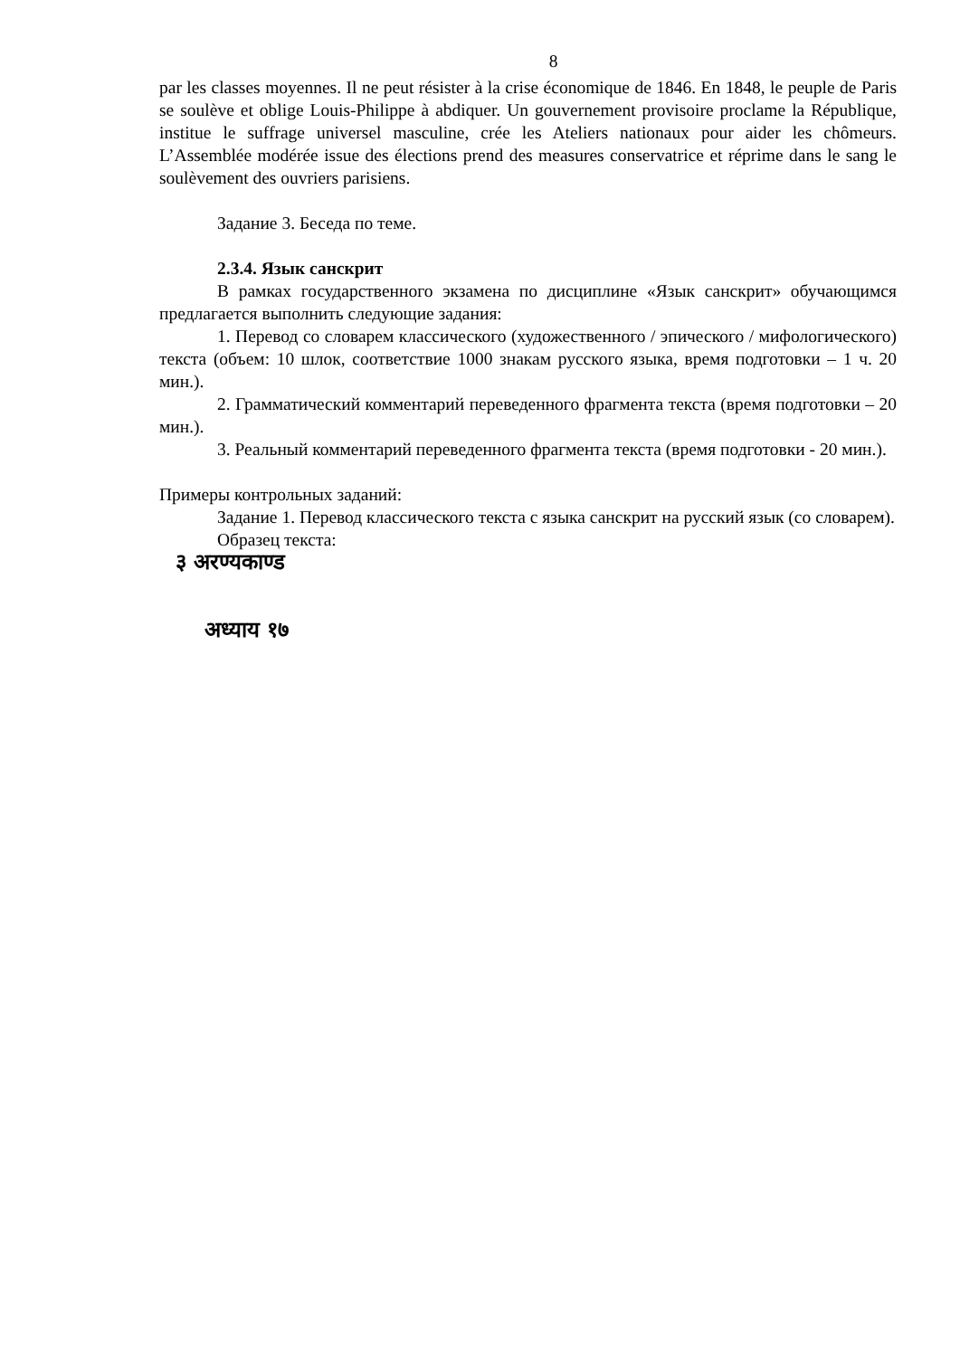8
par les classes moyennes. Il ne peut résister à la crise économique de 1846. En 1848, le peuple de Paris se soulève et oblige Louis-Philippe à abdiquer. Un gouvernement provisoire proclame la République, institue le suffrage universel masculine, crée les Ateliers nationaux pour aider les chômeurs. L’Assemblée modérée issue des élections prend des measures conservatrice et réprime dans le sang le soulèvement des ouvriers parisiens.
Задание 3. Беседа по теме.
2.3.4. Язык санскрит
В рамках государственного экзамена по дисциплине «Язык санскрит» обучающимся предлагается выполнить следующие задания:
1. Перевод со словарем классического (художественного / эпического / мифологического) текста (объем: 10 шлок, соответствие 1000 знакам русского языка, время подготовки – 1 ч. 20 мин.).
2. Грамматический комментарий переведенного фрагмента текста (время подготовки – 20 мин.).
3. Реальный комментарий переведенного фрагмента текста (время подготовки - 20 мин.).
Примеры контрольных заданий:
Задание 1. Перевод классического текста с языка санскрит на русский язык (со словарем).
Образец текста:
३ अरण्यकाण्ड
अध्याय १७